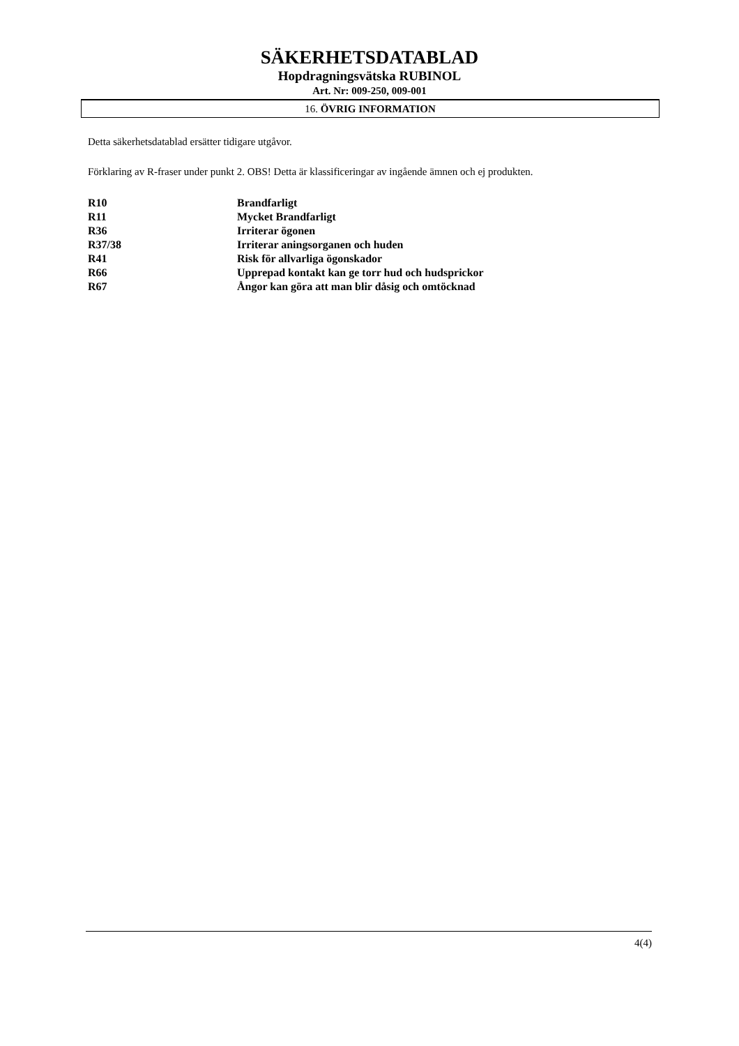SÄKERHETSDATABLAD
Hopdragningsvätska RUBINOL
Art. Nr: 009-250, 009-001
16. ÖVRIG INFORMATION
Detta säkerhetsdatablad ersätter tidigare utgåvor.
Förklaring av R-fraser under punkt 2. OBS! Detta är klassificeringar av ingående ämnen och ej produkten.
| R10 | Brandfarligt |
| R11 | Mycket Brandfarligt |
| R36 | Irriterar ögonen |
| R37/38 | Irriterar aningsorganen och huden |
| R41 | Risk för allvarliga ögonskador |
| R66 | Upprepad kontakt kan ge torr hud och hudsprickor |
| R67 | Ångor kan göra att man blir dåsig och omtöcknad |
4(4)